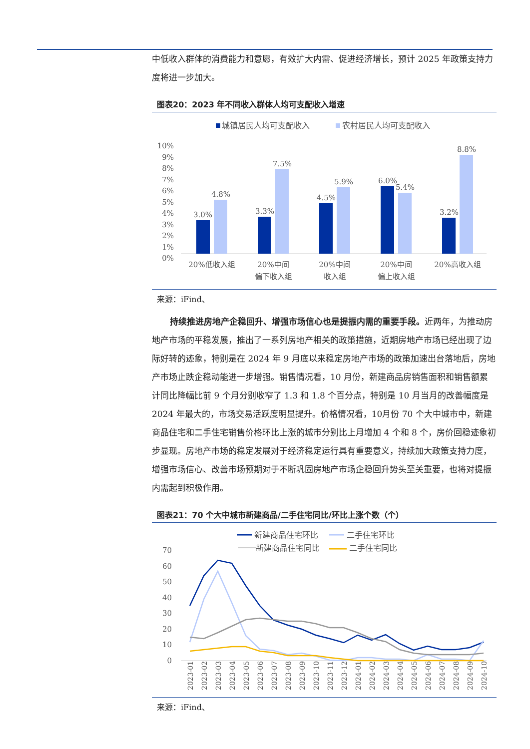中低收入群体的消费能力和意愿，有效扩大内需、促进经济增长，预计 2025 年政策支持力度将进一步加大。
图表20：2023 年不同收入群体人均可支配收入增速
城镇居民人均可支配收入
农村居民人均可支配收入
10%
9%
8%
7%
6%
5%
4%
3%
2%
1%
0%
3.0%
4.8%
3.3%
7.5%
4.5%
5.9%
6.0%
5.4%
3.2%
8.8%
20%低收入组
20%中间
偏下收入组
20%中间
收入组
20%中间
偏上收入组
20%高收入组
来源：iFind、
持续推进房地产企稳回升、增强市场信心也是提振内需的重要手段。近两年，为推动房地产市场的平稳发展，推出了一系列房地产相关的政策措施，近期房地产市场已经出现了边际好转的迹象，特别是在 2024 年 9 月底以来稳定房地产市场的政策加速出台落地后，房地产市场止跌企稳动能进一步增强。销售情况看，10 月份，新建商品房销售面积和销售额累计同比降幅比前 9 个月分别收窄了 1.3 和 1.8 个百分点，特别是 10 月当月的改善幅度是 2024 年最大的，市场交易活跃度明显提升。价格情况看，10月份 70 个大中城市中，新建商品住宅和二手住宅销售价格环比上涨的城市分别比上月增加 4 个和 8 个，房价回稳迹象初步显现。房地产市场的稳定发展对于经济稳定运行具有重要意义，持续加大政策支持力度，增强市场信心、改善市场预期对于不断巩固房地产市场企稳回升势头至关重要，也将对提振内需起到积极作用。
图表21：70 个大中城市新建商品/二手住宅同比/环比上涨个数（个）
新建商品住宅环比
二手住宅环比
新建商品住宅同比
二手住宅同比
70
60
50
40
30
20
10
0
2023-01
2023-02
2023-03
2023-04
2023-05
2023-06
2023-07
2023-08
2023-09
2023-10
2023-11
2023-12
2024-01
2024-02
2024-03
2024-04
2024-05
2024-06
2024-07
2024-08
2024-09
2024-10
来源：iFind、